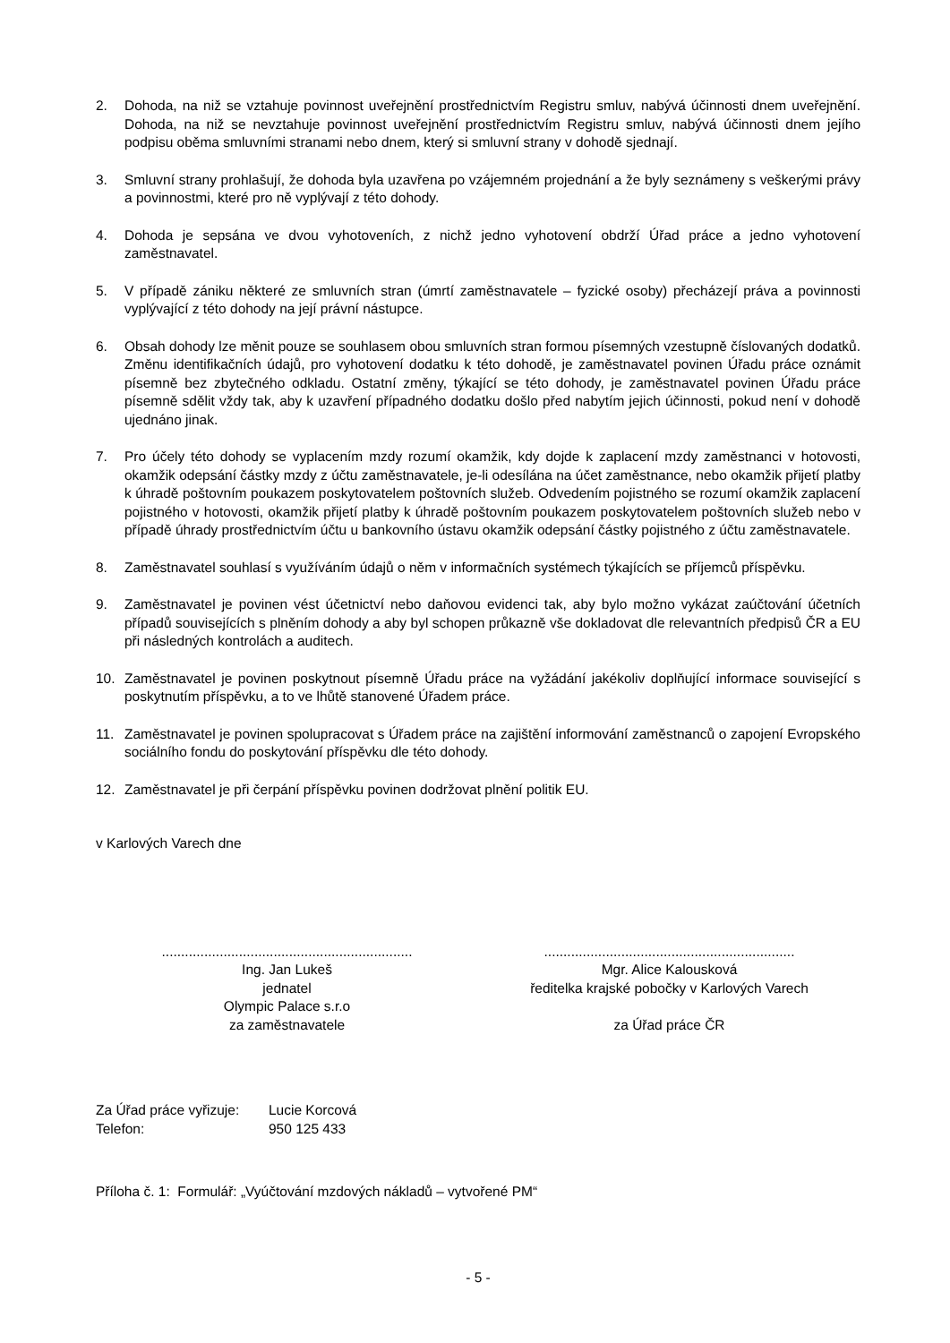2. Dohoda, na niž se vztahuje povinnost uveřejnění prostřednictvím Registru smluv, nabývá účinnosti dnem uveřejnění. Dohoda, na niž se nevztahuje povinnost uveřejnění prostřednictvím Registru smluv, nabývá účinnosti dnem jejího podpisu oběma smluvními stranami nebo dnem, který si smluvní strany v dohodě sjednají.
3. Smluvní strany prohlašují, že dohoda byla uzavřena po vzájemném projednání a že byly seznámeny s veškerými právy a povinnostmi, které pro ně vyplývají z této dohody.
4. Dohoda je sepsána ve dvou vyhotoveních, z nichž jedno vyhotovení obdrží Úřad práce a jedno vyhotovení zaměstnavatel.
5. V případě zániku některé ze smluvních stran (úmrtí zaměstnavatele – fyzické osoby) přecházejí práva a povinnosti vyplývající z této dohody na její právní nástupce.
6. Obsah dohody lze měnit pouze se souhlasem obou smluvních stran formou písemných vzestupně číslovaných dodatků. Změnu identifikačních údajů, pro vyhotovení dodatku k této dohodě, je zaměstnavatel povinen Úřadu práce oznámit písemně bez zbytečného odkladu. Ostatní změny, týkající se této dohody, je zaměstnavatel povinen Úřadu práce písemně sdělit vždy tak, aby k uzavření případného dodatku došlo před nabytím jejich účinnosti, pokud není v dohodě ujednáno jinak.
7. Pro účely této dohody se vyplacením mzdy rozumí okamžik, kdy dojde k zaplacení mzdy zaměstnanci v hotovosti, okamžik odepsání částky mzdy z účtu zaměstnavatele, je-li odesílána na účet zaměstnance, nebo okamžik přijetí platby k úhradě poštovním poukazem poskytovatelem poštovních služeb. Odvedením pojistného se rozumí okamžik zaplacení pojistného v hotovosti, okamžik přijetí platby k úhradě poštovním poukazem poskytovatelem poštovních služeb nebo v případě úhrady prostřednictvím účtu u bankovního ústavu okamžik odepsání částky pojistného z účtu zaměstnavatele.
8. Zaměstnavatel souhlasí s využíváním údajů o něm v informačních systémech týkajících se příjemců příspěvku.
9. Zaměstnavatel je povinen vést účetnictví nebo daňovou evidenci tak, aby bylo možno vykázat zaúčtování účetních případů souvisejících s plněním dohody a aby byl schopen průkazně vše dokladovat dle relevantních předpisů ČR a EU při následných kontrolách a auditech.
10. Zaměstnavatel je povinen poskytnout písemně Úřadu práce na vyžádání jakékoliv doplňující informace související s poskytnutím příspěvku, a to ve lhůtě stanovené Úřadem práce.
11. Zaměstnavatel je povinen spolupracovat s Úřadem práce na zajištění informování zaměstnanců o zapojení Evropského sociálního fondu do poskytování příspěvku dle této dohody.
12. Zaměstnavatel je při čerpání příspěvku povinen dodržovat plnění politik EU.
v Karlových Varech dne
.................................................................
Ing. Jan Lukeš
jednatel
Olympic Palace s.r.o
za zaměstnavatele
.................................................................
Mgr. Alice Kalousková
ředitelka krajské pobočky v Karlových Varech
za Úřad práce ČR
Za Úřad práce vyřizuje: Lucie Korcová
Telefon: 950 125 433
Příloha č. 1: Formulář: „Vyúčtování mzdových nákladů – vytvořené PM“
- 5 -